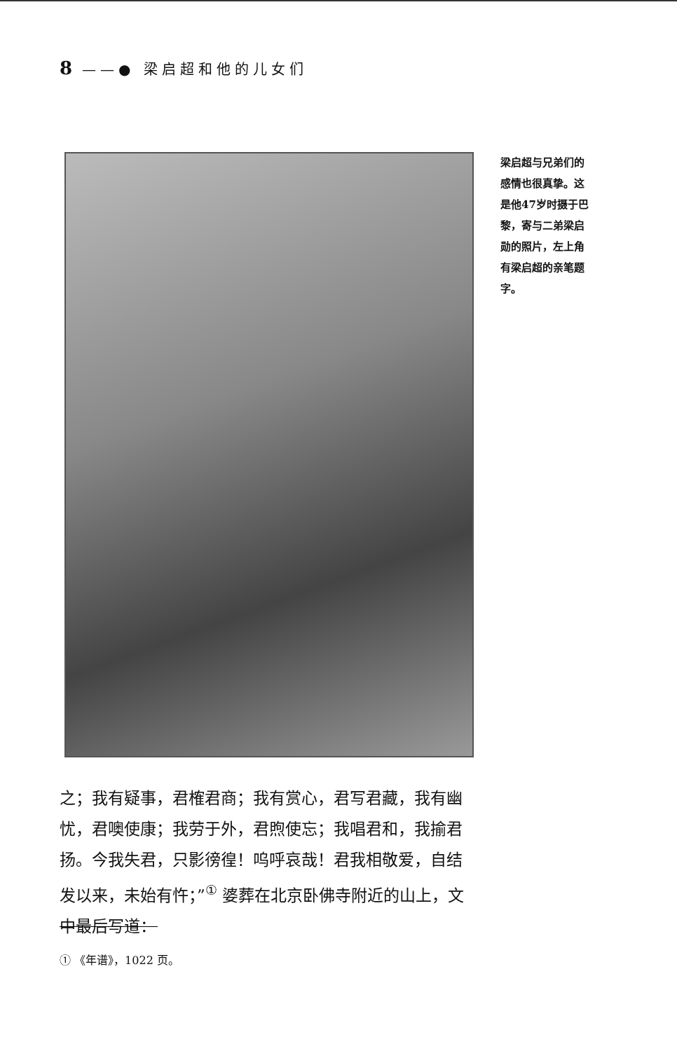8 ——● 梁启超和他的儿女们
梁启超与兄弟们的感情也很真挚。这是他47岁时摄于巴黎，寄与二弟梁启勋的照片，左上角有梁启超的亲笔题字。
之；我有疑事，君榷君商；我有赏心，君写君藏，我有幽忧，君噢使康；我劳于外，君煦使忘；我唱君和，我揄君扬。今我失君，只影徬徨！呜呼哀哉！君我相敬爱，自结发以来，未始有忤；”<sup>①</sup> 婆葬在北京卧佛寺附近的山上，文中最后写道：
① 《年谱》，1022 页。